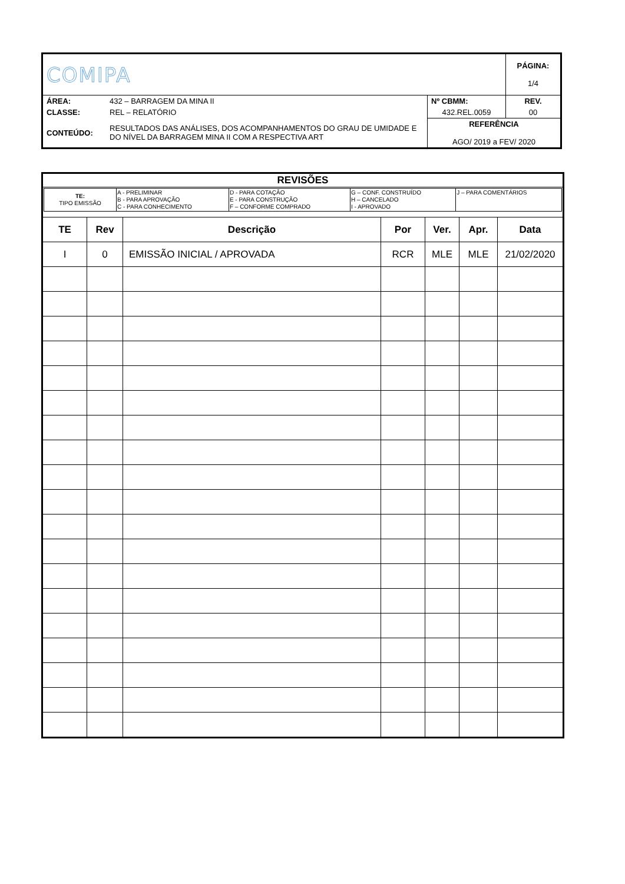| COMIPA | | | PÁGINA: 1/4 |
| ÁREA: | 432 – BARRAGEM DA MINA II | Nº CBMM: | REV. |
| CLASSE: | REL – RELATÓRIO | 432.REL.0059 | 00 |
| CONTEÚDO: | RESULTADOS DAS ANÁLISES, DOS ACOMPANHAMENTOS DO GRAU DE UMIDADE E DO NÍVEL DA BARRAGEM MINA II COM A RESPECTIVA ART | REFERÊNCIA AGO/ 2019 a FEV/ 2020 | |
| REVISÕES | | | | | | |
| / TE: TIPO EMISSÃO / A - PRELIMINAR B - PARA APROVAÇÃO C - PARA CONHECIMENTO / D - PARA COTAÇÃO E - PARA CONSTRUÇÃO F – CONFORME COMPRADO / G – CONF. CONSTRUÍDO H – CANCELADO I - APROVADO / J – PARA COMENTÁRIOS / | | | | | | |
| TE | Rev | Descrição | Por | Ver. | Apr. | Data |
| I | 0 | EMISSÃO INICIAL / APROVADA | RCR | MLE | MLE | 21/02/2020 |